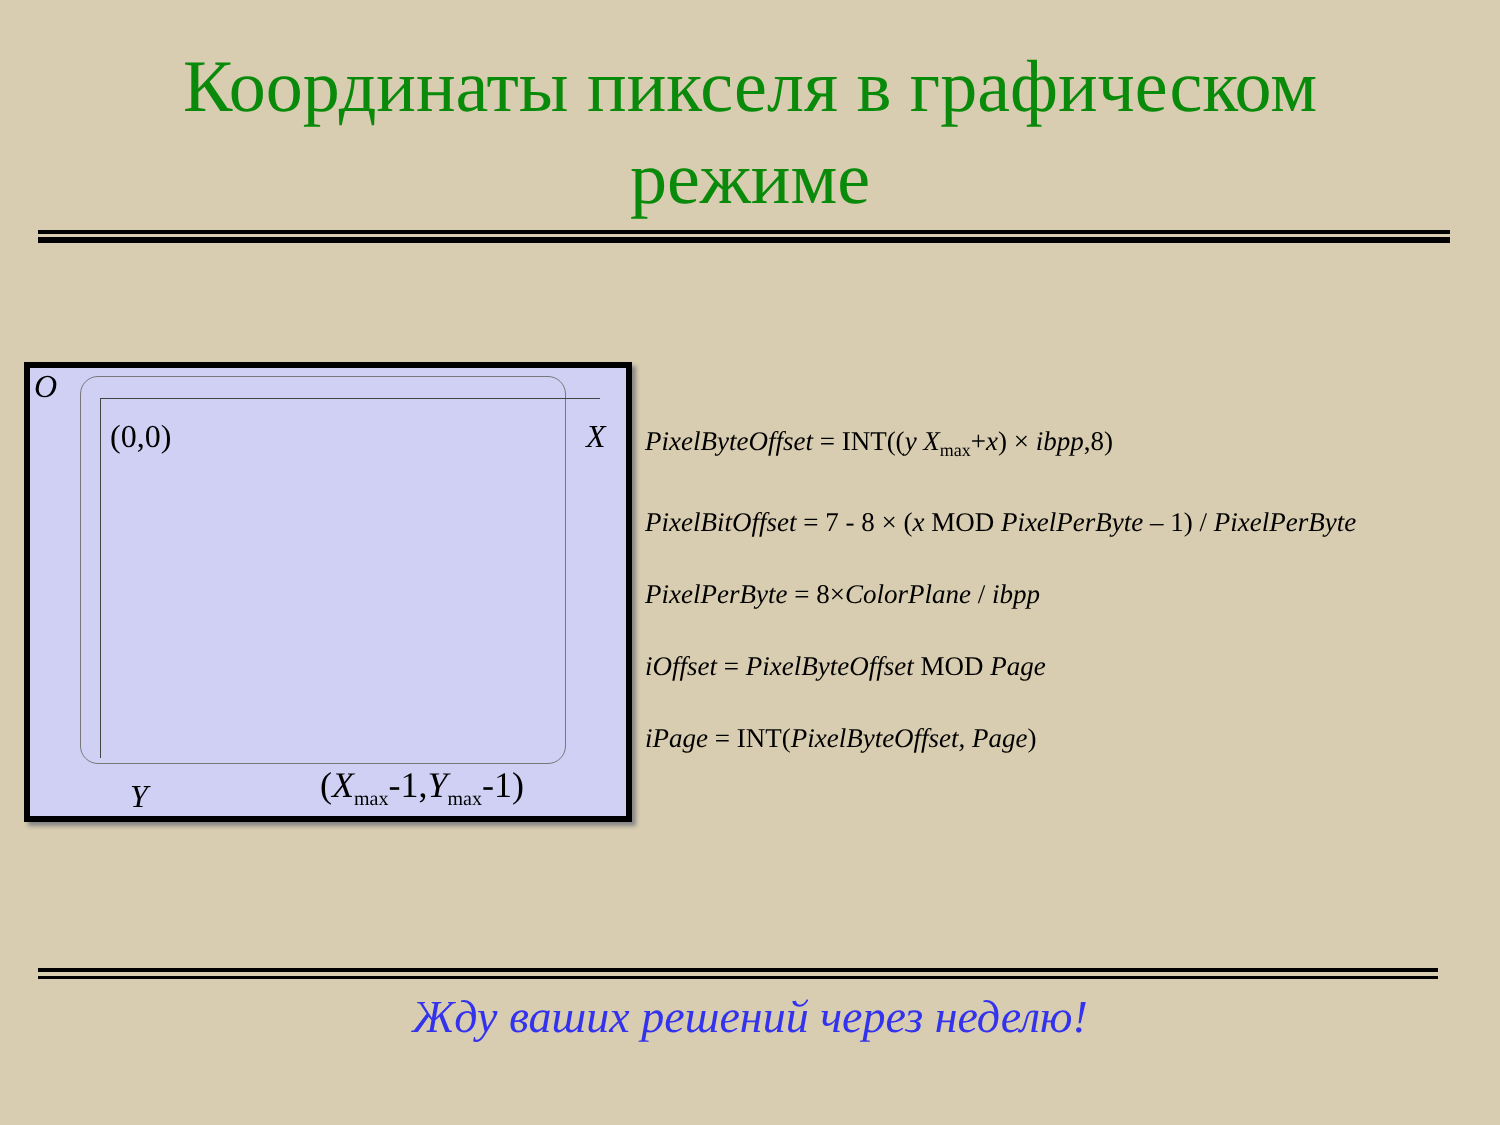Координаты пикселя в графическом
режиме
O
(0,0) X
Y (X<sub>max</sub>-1,Y<sub>max</sub>-1)
PixelByteOffset = INT((y X<sub>max</sub>+x) × ibpp,8)
PixelBitOffset = 7 - 8 × (x MOD PixelPerByte – 1) / PixelPerByte
PixelPerByte = 8×ColorPlane / ibpp
iOffset = PixelByteOffset MOD Page
iPage = INT(PixelByteOffset, Page)
Жду ваших решений через неделю!